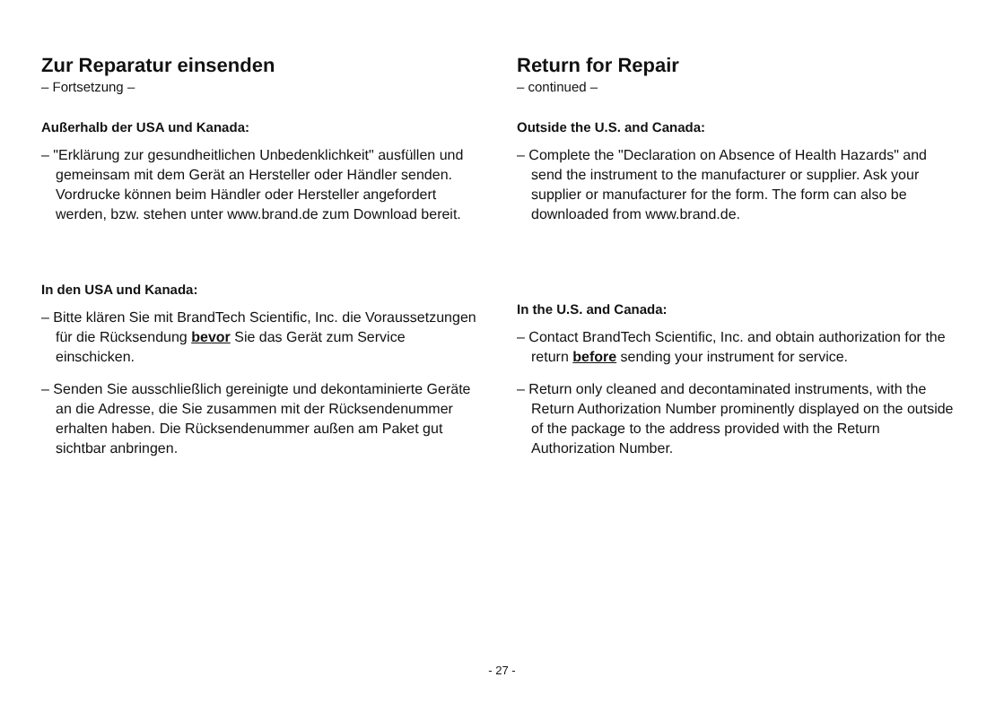Zur Reparatur einsenden
– Fortsetzung –
Außerhalb der USA und Kanada:
– "Erklärung zur gesundheitlichen Unbedenklichkeit" ausfüllen und gemeinsam mit dem Gerät an Hersteller oder Händler senden. Vordrucke können beim Händler oder Hersteller angefordert werden, bzw. stehen unter www.brand.de zum Download bereit.
In den USA und Kanada:
– Bitte klären Sie mit BrandTech Scientific, Inc. die Voraussetzungen für die Rücksendung bevor Sie das Gerät zum Service einschicken.
– Senden Sie ausschließlich gereinigte und dekontaminierte Geräte an die Adresse, die Sie zusammen mit der Rücksendenummer erhalten haben. Die Rücksendenummer außen am Paket gut sichtbar anbringen.
Return for Repair
– continued –
Outside the U.S. and Canada:
– Complete the "Declaration on Absence of Health Hazards" and send the instrument to the manufacturer or supplier. Ask your supplier or manufacturer for the form. The form can also be downloaded from www.brand.de.
In the U.S. and Canada:
– Contact BrandTech Scientific, Inc. and obtain authorization for the return before sending your instrument for service.
– Return only cleaned and decontaminated instruments, with the Return Authorization Number prominently displayed on the outside of the package to the address provided with the Return Authorization Number.
- 27 -